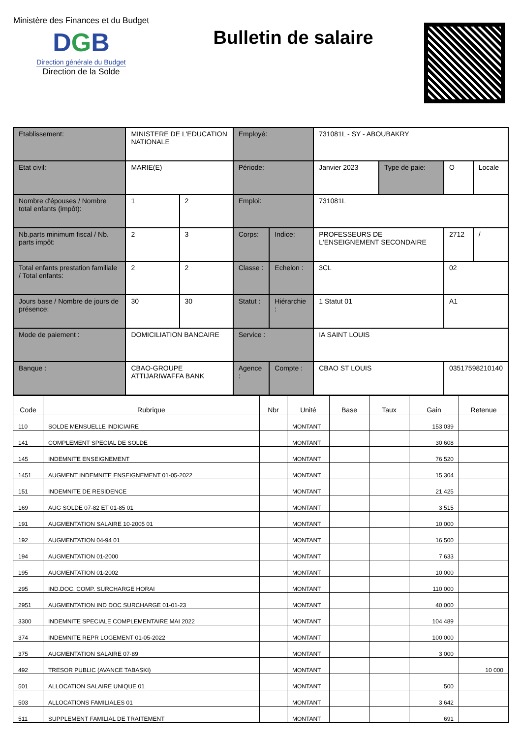Ministère des Finances et du Budget
DGB
Direction générale du Budget
Direction de la Solde
Bulletin de salaire
| Etablissement: | MINISTERE DE L'EDUCATION NATIONALE | | Employé: | | 731081L - SY - ABOUBAKRY | | | |
| Etat civil: | MARIE(E) | | Période: | | Janvier 2023 | Type de paie: | O | Locale |
| Nombre d'épouses / Nombre total enfants (impôt): | 1 | 2 | Emploi: | | 731081L | | | |
| Nb.parts minimum fiscal / Nb. parts impôt: | 2 | 3 | Corps: | Indice: | PROFESSEURS DE L'ENSEIGNEMENT SECONDAIRE | | 2712 | / |
| Total enfants prestation familiale / Total enfants: | 2 | 2 | Classe : | Echelon : | 3CL | | 02 | |
| Jours base / Nombre de jours de présence: | 30 | 30 | Statut : | Hiérarchie : | 1 Statut 01 | | A1 | |
| Mode de paiement : | DOMICILIATION BANCAIRE | | Service : | | IA SAINT LOUIS | | | |
| Banque : | CBAO-GROUPE ATTIJARIWAFFA BANK | | Agence : | Compte : | CBAO ST LOUIS | | 03517598210140 | |
| Code | Rubrique | Nbr | Unité | Base | Taux | Gain | Retenue |
| --- | --- | --- | --- | --- | --- | --- | --- |
| 110 | SOLDE MENSUELLE INDICIAIRE | | MONTANT | | | 153 039 | |
| 141 | COMPLEMENT SPECIAL DE SOLDE | | MONTANT | | | 30 608 | |
| 145 | INDEMNITE ENSEIGNEMENT | | MONTANT | | | 76 520 | |
| 1451 | AUGMENT INDEMNITE ENSEIGNEMENT 01-05-2022 | | MONTANT | | | 15 304 | |
| 151 | INDEMNITE DE RESIDENCE | | MONTANT | | | 21 425 | |
| 169 | AUG SOLDE 07-82 ET 01-85 01 | | MONTANT | | | 3 515 | |
| 191 | AUGMENTATION SALAIRE 10-2005 01 | | MONTANT | | | 10 000 | |
| 192 | AUGMENTATION 04-94 01 | | MONTANT | | | 16 500 | |
| 194 | AUGMENTATION 01-2000 | | MONTANT | | | 7 633 | |
| 195 | AUGMENTATION 01-2002 | | MONTANT | | | 10 000 | |
| 295 | IND.DOC. COMP. SURCHARGE HORAI | | MONTANT | | | 110 000 | |
| 2951 | AUGMENTATION IND DOC SURCHARGE 01-01-23 | | MONTANT | | | 40 000 | |
| 3300 | INDEMNITE SPECIALE COMPLEMENTAIRE MAI 2022 | | MONTANT | | | 104 489 | |
| 374 | INDEMNITE REPR LOGEMENT 01-05-2022 | | MONTANT | | | 100 000 | |
| 375 | AUGMENTATION SALAIRE 07-89 | | MONTANT | | | 3 000 | |
| 492 | TRESOR PUBLIC (AVANCE TABASKI) | | MONTANT | | | | 10 000 |
| 501 | ALLOCATION SALAIRE UNIQUE 01 | | MONTANT | | | 500 | |
| 503 | ALLOCATIONS FAMILIALES 01 | | MONTANT | | | 3 642 | |
| 511 | SUPPLEMENT FAMILIAL DE TRAITEMENT | | MONTANT | | | 691 | |